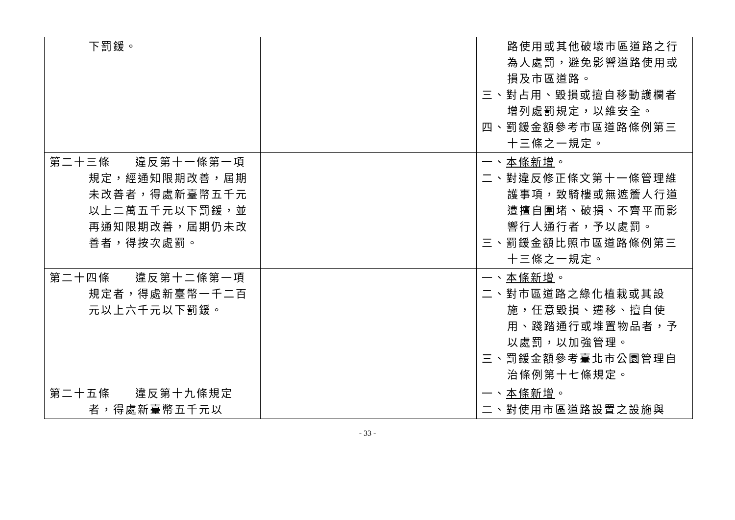| 下罰鍰。 | | 路使用或其他破壞市區道路之行為人處罰，避免影響道路使用或損及市區道路。 三、對占用、毀損或擅自移動護欄者增列處罰規定，以維安全。 四、罰鍰金額參考市區道路條例第三十三條之一規定。 |
| 第二十三條 違反第十一條第一項規定，經通知限期改善，屆期未改善者，得處新臺幣五千元以上二萬五千元以下罰鍰，並再通知限期改善，屆期仍未改善者，得按次處罰。 | | 一、 本條新增 。 二、對違反修正條文第十一條管理維護事項，致騎樓或無遮簷人行道遭擅自圍堵、破損、不齊平而影響行人通行者，予以處罰。 三、罰鍰金額比照市區道路條例第三十三條之一規定。 |
| 第二十四條 違反第十二條第一項規定者，得處新臺幣一千二百元以上六千元以下罰鍰。 | | 一、 本條新增 。 二、對市區道路之綠化植栽或其設施，任意毀損、遷移、擅自使用、踐踏通行或堆置物品者，予以處罰，以加強管理。 三、罰鍰金額參考臺北市公園管理自治條例第十七條規定。 |
| 第二十五條 違反第十九條規定者，得處新臺幣五千元以 | | 一、 本條新增 。 二、對使用市區道路設置之設施與 |
- 33 -